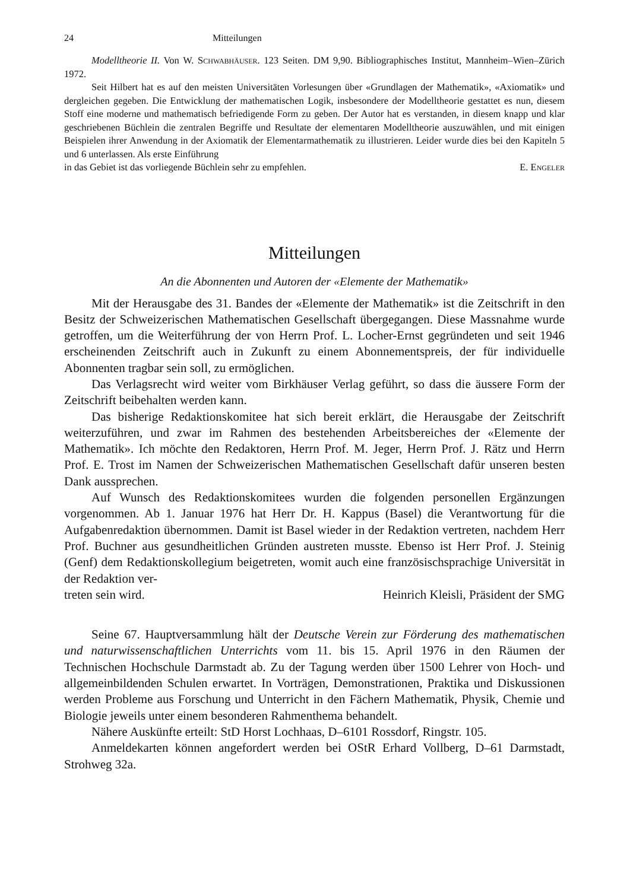24 Mitteilungen
Modelltheorie II. Von W. Schwabhäuser. 123 Seiten. DM 9,90. Bibliographisches Institut, Mannheim–Wien–Zürich 1972.
Seit Hilbert hat es auf den meisten Universitäten Vorlesungen über «Grundlagen der Mathematik», «Axiomatik» und dergleichen gegeben. Die Entwicklung der mathematischen Logik, insbesondere der Modelltheorie gestattet es nun, diesem Stoff eine moderne und mathematisch befriedigende Form zu geben. Der Autor hat es verstanden, in diesem knapp und klar geschriebenen Büchlein die zentralen Begriffe und Resultate der elementaren Modelltheorie auszuwählen, und mit einigen Beispielen ihrer Anwendung in der Axiomatik der Elementarmathematik zu illustrieren. Leider wurde dies bei den Kapiteln 5 und 6 unterlassen. Als erste Einführung
in das Gebiet ist das vorliegende Büchlein sehr zu empfehlen. E. Engeler
Mitteilungen
An die Abonnenten und Autoren der «Elemente der Mathematik»
Mit der Herausgabe des 31. Bandes der «Elemente der Mathematik» ist die Zeitschrift in den Besitz der Schweizerischen Mathematischen Gesellschaft übergegangen. Diese Massnahme wurde getroffen, um die Weiterführung der von Herrn Prof. L. Locher-Ernst gegründeten und seit 1946 erscheinenden Zeitschrift auch in Zukunft zu einem Abonnementspreis, der für individuelle Abonnenten tragbar sein soll, zu ermöglichen.
Das Verlagsrecht wird weiter vom Birkhäuser Verlag geführt, so dass die äussere Form der Zeitschrift beibehalten werden kann.
Das bisherige Redaktionskomitee hat sich bereit erklärt, die Herausgabe der Zeitschrift weiterzuführen, und zwar im Rahmen des bestehenden Arbeitsbereiches der «Elemente der Mathematik». Ich möchte den Redaktoren, Herrn Prof. M. Jeger, Herrn Prof. J. Rätz und Herrn Prof. E. Trost im Namen der Schweizerischen Mathematischen Gesellschaft dafür unseren besten Dank aussprechen.
Auf Wunsch des Redaktionskomitees wurden die folgenden personellen Ergänzungen vorgenommen. Ab 1. Januar 1976 hat Herr Dr. H. Kappus (Basel) die Verantwortung für die Aufgabenredaktion übernommen. Damit ist Basel wieder in der Redaktion vertreten, nachdem Herr Prof. Buchner aus gesundheitlichen Gründen austreten musste. Ebenso ist Herr Prof. J. Steinig (Genf) dem Redaktionskollegium beigetreten, womit auch eine französischsprachige Universität in der Redaktion ver-
treten sein wird. Heinrich Kleisli, Präsident der SMG
Seine 67. Hauptversammlung hält der Deutsche Verein zur Förderung des mathematischen und naturwissenschaftlichen Unterrichts vom 11. bis 15. April 1976 in den Räumen der Technischen Hochschule Darmstadt ab. Zu der Tagung werden über 1500 Lehrer von Hoch- und allgemeinbildenden Schulen erwartet. In Vorträgen, Demonstrationen, Praktika und Diskussionen werden Probleme aus Forschung und Unterricht in den Fächern Mathematik, Physik, Chemie und Biologie jeweils unter einem besonderen Rahmenthema behandelt.
Nähere Auskünfte erteilt: StD Horst Lochhaas, D–6101 Rossdorf, Ringstr. 105.
Anmeldekarten können angefordert werden bei OStR Erhard Vollberg, D–61 Darmstadt, Strohweg 32a.